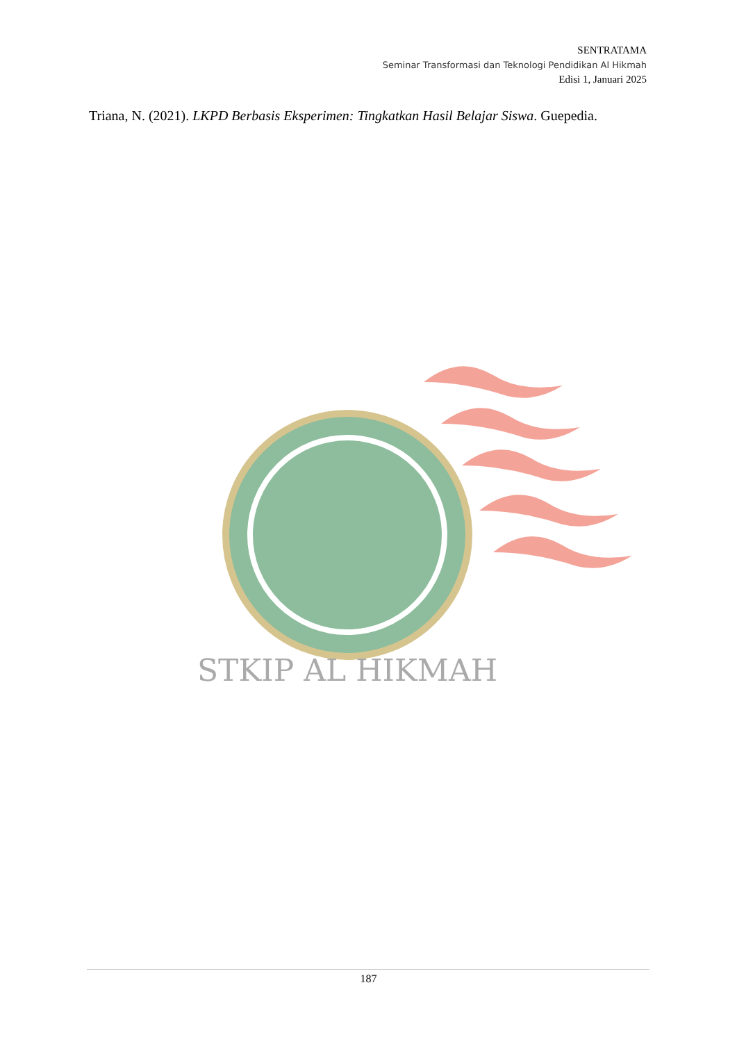SENTRATAMA
Seminar Transformasi dan Teknologi Pendidikan Al Hikmah
Edisi 1, Januari 2025
Triana, N. (2021). LKPD Berbasis Eksperimen: Tingkatkan Hasil Belajar Siswa. Guepedia.
STKIP AL HIKMAH
187